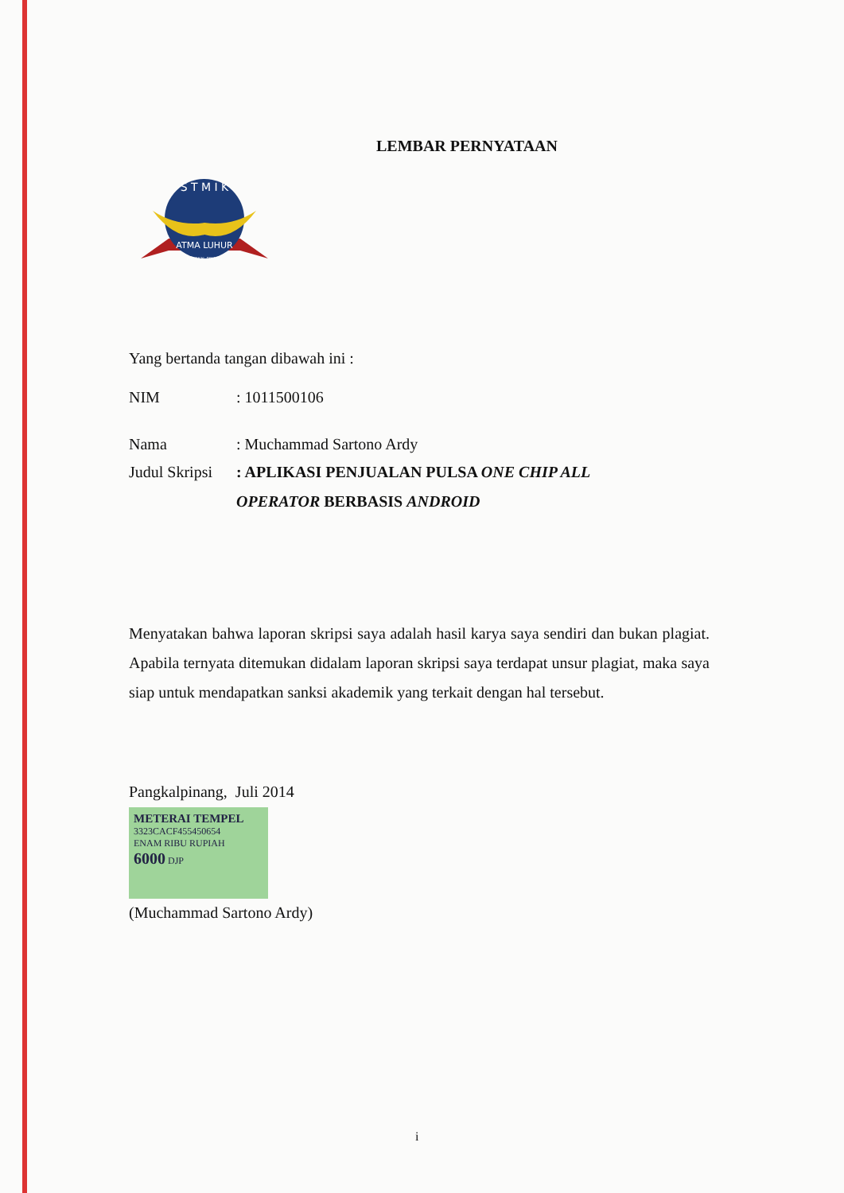LEMBAR PERNYATAAN
S T M I K
ATMA LUHUR
PANGKAL PINANG
Yang bertanda tangan dibawah ini :
| NIM | : 1011500106 |
| Nama | : Muchammad Sartono Ardy |
| Judul Skripsi | : APLIKASI PENJUALAN PULSA ONE CHIP ALL OPERATOR BERBASIS ANDROID |
Menyatakan bahwa laporan skripsi saya adalah hasil karya saya sendiri dan bukan plagiat. Apabila ternyata ditemukan didalam laporan skripsi saya terdapat unsur plagiat, maka saya siap untuk mendapatkan sanksi akademik yang terkait dengan hal tersebut.
Pangkalpinang, Juli 2014
METERAI TEMPEL
3323CACF455450654
ENAM RIBU RUPIAH
6000 DJP
(Muchammad Sartono Ardy)
i